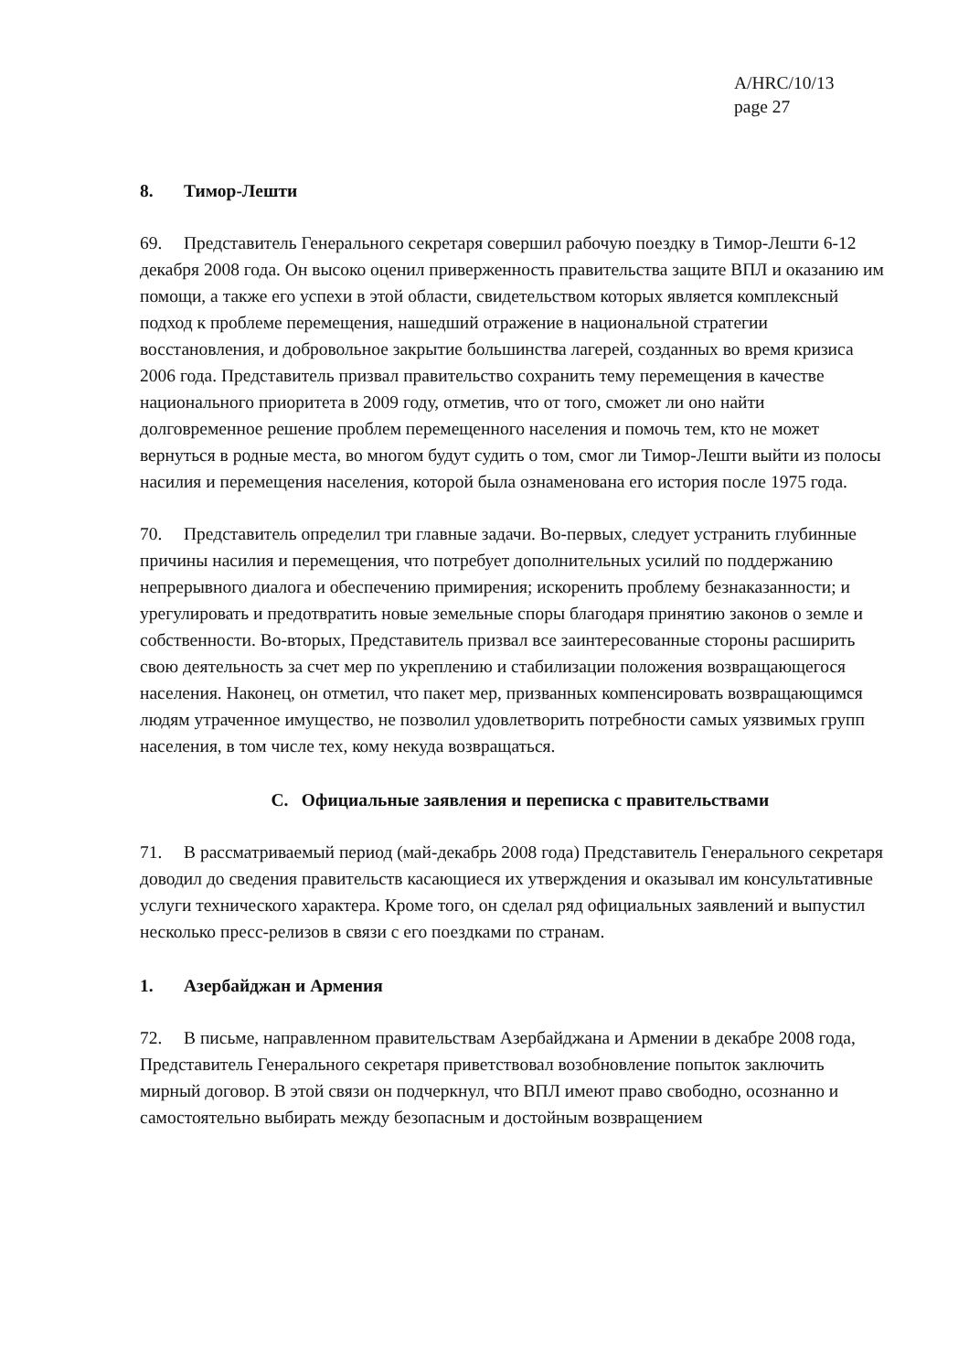A/HRC/10/13
page 27
8. Тимор-Лешти
69. Представитель Генерального секретаря совершил рабочую поездку в Тимор-Лешти 6-12 декабря 2008 года. Он высоко оценил приверженность правительства защите ВПЛ и оказанию им помощи, а также его успехи в этой области, свидетельством которых является комплексный подход к проблеме перемещения, нашедший отражение в национальной стратегии восстановления, и добровольное закрытие большинства лагерей, созданных во время кризиса 2006 года. Представитель призвал правительство сохранить тему перемещения в качестве национального приоритета в 2009 году, отметив, что от того, сможет ли оно найти долговременное решение проблем перемещенного населения и помочь тем, кто не может вернуться в родные места, во многом будут судить о том, смог ли Тимор-Лешти выйти из полосы насилия и перемещения населения, которой была ознаменована его история после 1975 года.
70. Представитель определил три главные задачи. Во-первых, следует устранить глубинные причины насилия и перемещения, что потребует дополнительных усилий по поддержанию непрерывного диалога и обеспечению примирения; искоренить проблему безнаказанности; и урегулировать и предотвратить новые земельные споры благодаря принятию законов о земле и собственности. Во-вторых, Представитель призвал все заинтересованные стороны расширить свою деятельность за счет мер по укреплению и стабилизации положения возвращающегося населения. Наконец, он отметил, что пакет мер, призванных компенсировать возвращающимся людям утраченное имущество, не позволил удовлетворить потребности самых уязвимых групп населения, в том числе тех, кому некуда возвращаться.
C. Официальные заявления и переписка с правительствами
71. В рассматриваемый период (май-декабрь 2008 года) Представитель Генерального секретаря доводил до сведения правительств касающиеся их утверждения и оказывал им консультативные услуги технического характера. Кроме того, он сделал ряд официальных заявлений и выпустил несколько пресс-релизов в связи с его поездками по странам.
1. Азербайджан и Армения
72. В письме, направленном правительствам Азербайджана и Армении в декабре 2008 года, Представитель Генерального секретаря приветствовал возобновление попыток заключить мирный договор. В этой связи он подчеркнул, что ВПЛ имеют право свободно, осознанно и самостоятельно выбирать между безопасным и достойным возвращением